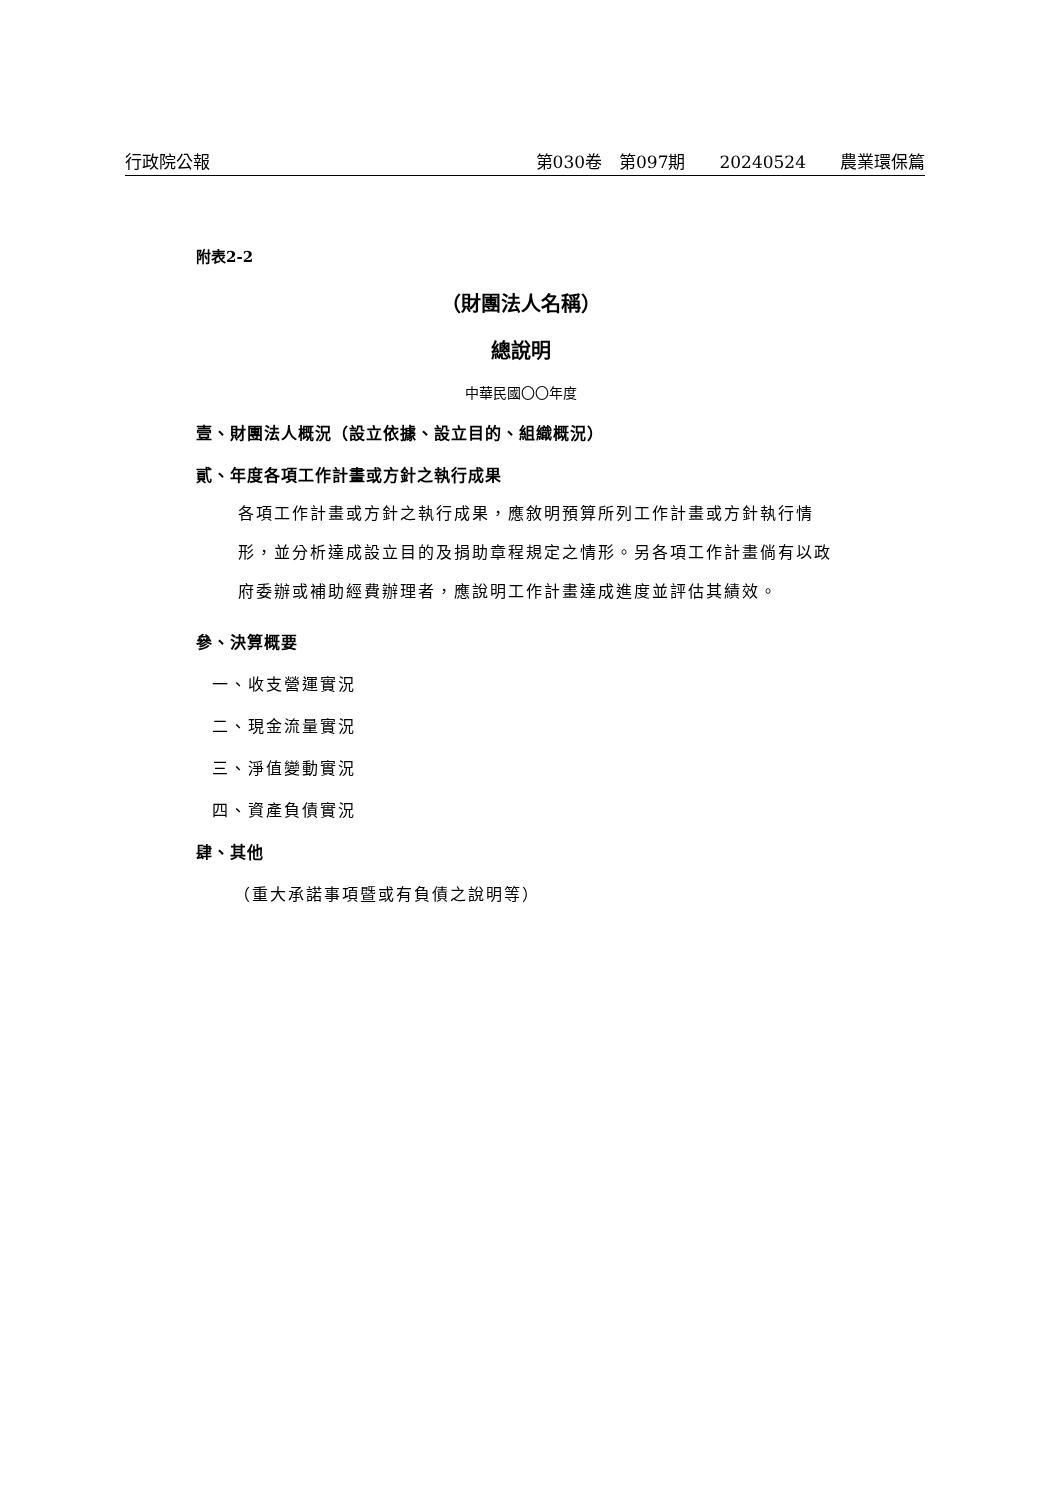行政院公報 第030卷　第097期　　20240524　　農業環保篇
附表2-2
（財團法人名稱）
總說明
中華民國〇〇年度
壹、財團法人概況（設立依據、設立目的、組織概況）
貳、年度各項工作計畫或方針之執行成果
各項工作計畫或方針之執行成果，應敘明預算所列工作計畫或方針執行情形，並分析達成設立目的及捐助章程規定之情形。另各項工作計畫倘有以政府委辦或補助經費辦理者，應說明工作計畫達成進度並評估其績效。
參、決算概要
一、收支營運實況
二、現金流量實況
三、淨值變動實況
四、資產負債實況
肆、其他
（重大承諾事項暨或有負債之說明等）